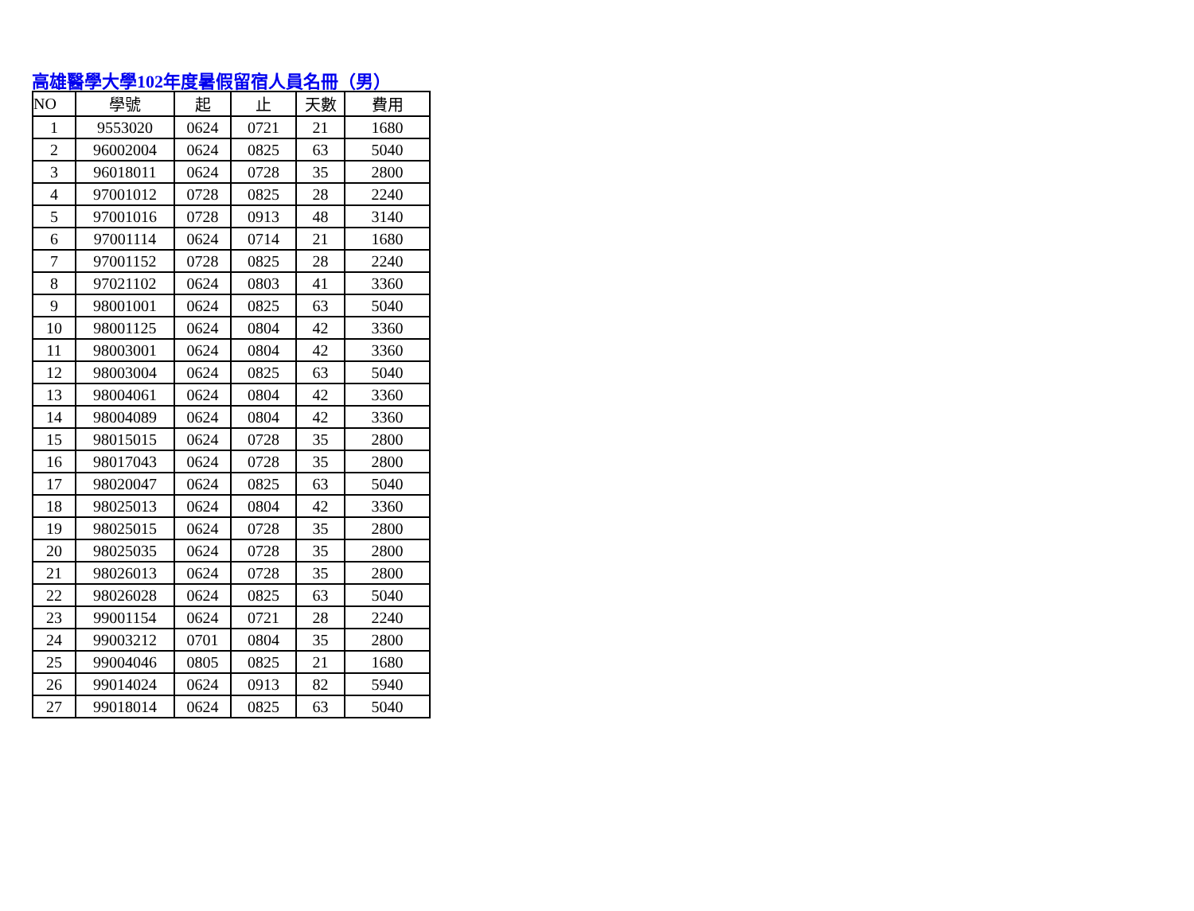高雄醫學大學102年度暑假留宿人員名冊（男）
| NO | 學號 | 起 | 止 | 天數 | 費用 |
| --- | --- | --- | --- | --- | --- |
| 1 | 9553020 | 0624 | 0721 | 21 | 1680 |
| 2 | 96002004 | 0624 | 0825 | 63 | 5040 |
| 3 | 96018011 | 0624 | 0728 | 35 | 2800 |
| 4 | 97001012 | 0728 | 0825 | 28 | 2240 |
| 5 | 97001016 | 0728 | 0913 | 48 | 3140 |
| 6 | 97001114 | 0624 | 0714 | 21 | 1680 |
| 7 | 97001152 | 0728 | 0825 | 28 | 2240 |
| 8 | 97021102 | 0624 | 0803 | 41 | 3360 |
| 9 | 98001001 | 0624 | 0825 | 63 | 5040 |
| 10 | 98001125 | 0624 | 0804 | 42 | 3360 |
| 11 | 98003001 | 0624 | 0804 | 42 | 3360 |
| 12 | 98003004 | 0624 | 0825 | 63 | 5040 |
| 13 | 98004061 | 0624 | 0804 | 42 | 3360 |
| 14 | 98004089 | 0624 | 0804 | 42 | 3360 |
| 15 | 98015015 | 0624 | 0728 | 35 | 2800 |
| 16 | 98017043 | 0624 | 0728 | 35 | 2800 |
| 17 | 98020047 | 0624 | 0825 | 63 | 5040 |
| 18 | 98025013 | 0624 | 0804 | 42 | 3360 |
| 19 | 98025015 | 0624 | 0728 | 35 | 2800 |
| 20 | 98025035 | 0624 | 0728 | 35 | 2800 |
| 21 | 98026013 | 0624 | 0728 | 35 | 2800 |
| 22 | 98026028 | 0624 | 0825 | 63 | 5040 |
| 23 | 99001154 | 0624 | 0721 | 28 | 2240 |
| 24 | 99003212 | 0701 | 0804 | 35 | 2800 |
| 25 | 99004046 | 0805 | 0825 | 21 | 1680 |
| 26 | 99014024 | 0624 | 0913 | 82 | 5940 |
| 27 | 99018014 | 0624 | 0825 | 63 | 5040 |